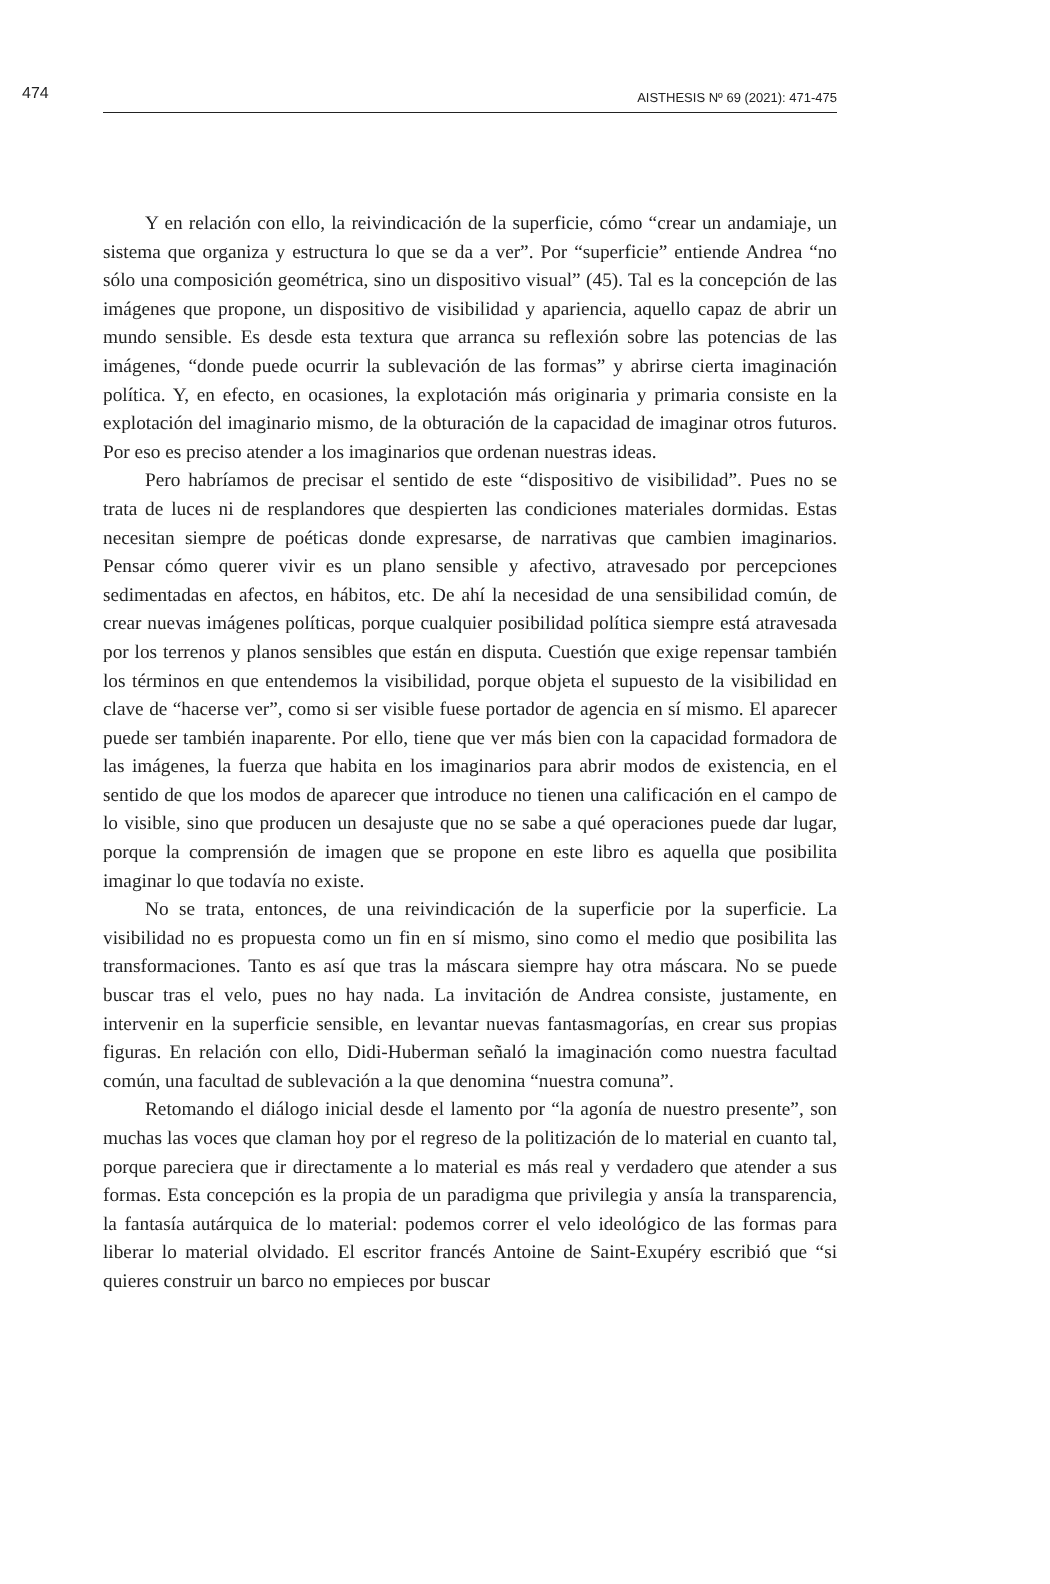474 AISTHESIS Nº 69 (2021): 471-475
Y en relación con ello, la reivindicación de la superficie, cómo “crear un andamiaje, un sistema que organiza y estructura lo que se da a ver”. Por “superficie” entiende Andrea “no sólo una composición geométrica, sino un dispositivo visual” (45). Tal es la concepción de las imágenes que propone, un dispositivo de visibilidad y apariencia, aquello capaz de abrir un mundo sensible. Es desde esta textura que arranca su reflexión sobre las potencias de las imágenes, “donde puede ocurrir la sublevación de las formas” y abrirse cierta imaginación política. Y, en efecto, en ocasiones, la explotación más originaria y primaria consiste en la explotación del imaginario mismo, de la obturación de la capacidad de imaginar otros futuros. Por eso es preciso atender a los imaginarios que ordenan nuestras ideas.
Pero habríamos de precisar el sentido de este “dispositivo de visibilidad”. Pues no se trata de luces ni de resplandores que despierten las condiciones materiales dormidas. Estas necesitan siempre de poéticas donde expresarse, de narrativas que cambien imaginarios. Pensar cómo querer vivir es un plano sensible y afectivo, atravesado por percepciones sedimentadas en afectos, en hábitos, etc. De ahí la necesidad de una sensibilidad común, de crear nuevas imágenes políticas, porque cualquier posibilidad política siempre está atravesada por los terrenos y planos sensibles que están en disputa. Cuestión que exige repensar también los términos en que entendemos la visibilidad, porque objeta el supuesto de la visibilidad en clave de “hacerse ver”, como si ser visible fuese portador de agencia en sí mismo. El aparecer puede ser también inaparente. Por ello, tiene que ver más bien con la capacidad formadora de las imágenes, la fuerza que habita en los imaginarios para abrir modos de existencia, en el sentido de que los modos de aparecer que introduce no tienen una calificación en el campo de lo visible, sino que producen un desajuste que no se sabe a qué operaciones puede dar lugar, porque la comprensión de imagen que se propone en este libro es aquella que posibilita imaginar lo que todavía no existe.
No se trata, entonces, de una reivindicación de la superficie por la superficie. La visibilidad no es propuesta como un fin en sí mismo, sino como el medio que posibilita las transformaciones. Tanto es así que tras la máscara siempre hay otra máscara. No se puede buscar tras el velo, pues no hay nada. La invitación de Andrea consiste, justamente, en intervenir en la superficie sensible, en levantar nuevas fantasmagorías, en crear sus propias figuras. En relación con ello, Didi-Huberman señaló la imaginación como nuestra facultad común, una facultad de sublevación a la que denomina “nuestra comuna”.
Retomando el diálogo inicial desde el lamento por “la agonía de nuestro presente”, son muchas las voces que claman hoy por el regreso de la politización de lo material en cuanto tal, porque pareciera que ir directamente a lo material es más real y verdadero que atender a sus formas. Esta concepción es la propia de un paradigma que privilegia y ansía la transparencia, la fantasía autárquica de lo material: podemos correr el velo ideológico de las formas para liberar lo material olvidado. El escritor francés Antoine de Saint-Exupéry escribió que “si quieres construir un barco no empieces por buscar